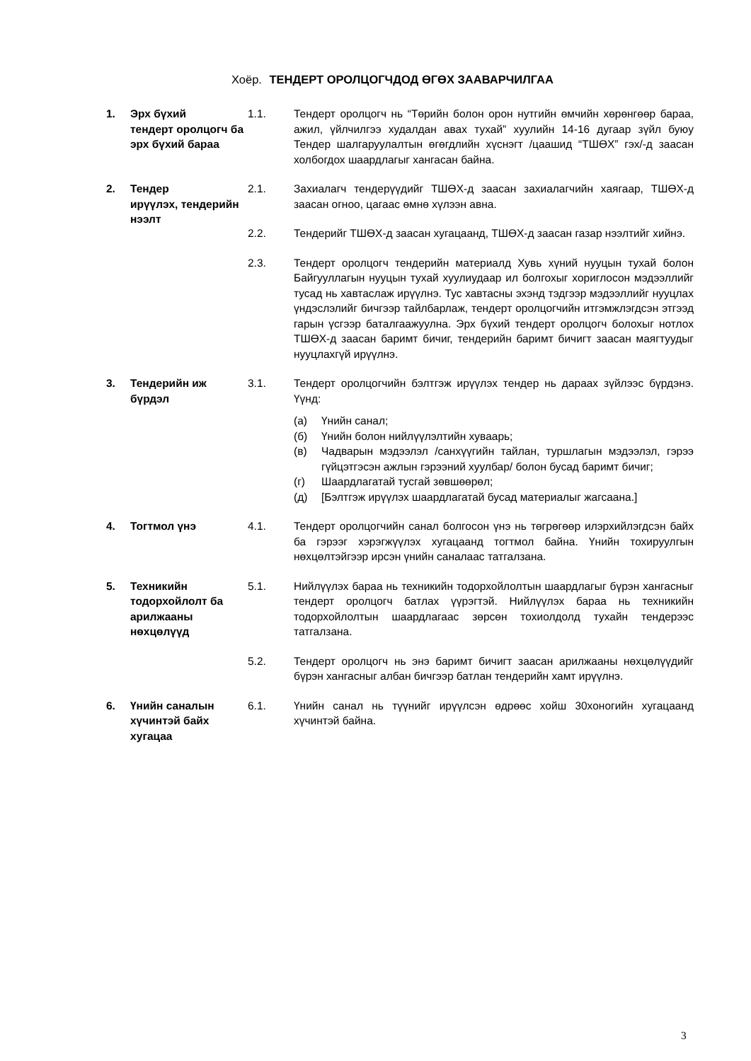Хоёр. ТЕНДЕРТ ОРОЛЦОГЧДОД ӨГӨХ ЗААВАРЧИЛГАА
| 1. Эрх бүхий тендерт оролцогч ба эрх бүхий бараа | 1.1. | Тендерт оролцогч нь “Төрийн болон орон нутгийн өмчийн хөрөнгөөр бараа, ажил, үйлчилгээ худалдан авах тухай” хуулийн 14-16 дугаар зүйл буюу Тендер шалгаруулалтын өгөгдлийн хүснэгт /цаашид “ТШӨХ” гэх/-д заасан холбогдох шаардлагыг хангасан байна. |
| 2. Тендер ирүүлэх, тендерийн нээлт | 2.1. | Захиалагч тендерүүдийг ТШӨХ-д заасан захиалагчийн хаягаар, ТШӨХ-д заасан огноо, цагаас өмнө хүлээн авна. |
| | 2.2. | Тендерийг ТШӨХ-д заасан хугацаанд, ТШӨХ-д заасан газар нээлтийг хийнэ. |
| | 2.3. | Тендерт оролцогч тендерийн материалд Хувь хүний нууцын тухай болон Байгууллагын нууцын тухай хуулиудаар ил болгохыг хориглосон мэдээллийг тусад нь хавтаслаж ирүүлнэ. Тус хавтасны эхэнд тэдгээр мэдээллийг нууцлах үндэслэлийг бичгээр тайлбарлаж, тендерт оролцогчийн итгэмжлэгдсэн этгээд гарын үсгээр баталгаажуулна. Эрх бүхий тендерт оролцогч болохыг нотлох ТШӨХ-д заасан баримт бичиг, тендерийн баримт бичигт заасан маягтуудыг нууцлахгүй ирүүлнэ. |
| 3. Тендерийн иж бүрдэл | 3.1. | Тендерт оролцогчийн бэлтгэж ирүүлэх тендер нь дараах зүйлээс бүрдэнэ. Үүнд: (а) Үнийн санал; (б) Үнийн болон нийлүүлэлтийн хуваарь; (в) Чадварын мэдээлэл /санхүүгийн тайлан, туршлагын мэдээлэл, гэрээ гүйцэтгэсэн ажлын гэрээний хуулбар/ болон бусад баримт бичиг; (г) Шаардлагатай тусгай зөвшөөрөл; (д) [Бэлтгэж ирүүлэх шаардлагатай бусад материалыг жагсаана.] |
| 4. Тогтмол үнэ | 4.1. | Тендерт оролцогчийн санал болгосон үнэ нь төгрөгөөр илэрхийлэгдсэн байх ба гэрээг хэрэгжүүлэх хугацаанд тогтмол байна. Үнийн тохируулгын нөхцөлтэйгээр ирсэн үнийн саналаас татгалзана. |
| 5. Техникийн тодорхойлолт ба арилжааны нөхцөлүүд | 5.1. | Нийлүүлэх бараа нь техникийн тодорхойлолтын шаардлагыг бүрэн хангасныг тендерт оролцогч батлах үүрэгтэй. Нийлүүлэх бараа нь техникийн тодорхойлолтын шаардлагаас зөрсөн тохиолдолд тухайн тендерээс татгалзана. |
| | 5.2. | Тендерт оролцогч нь энэ баримт бичигт заасан арилжааны нөхцөлүүдийг бүрэн хангасныг албан бичгээр батлан тендерийн хамт ирүүлнэ. |
| 6. Үнийн саналын хүчинтэй байх хугацаа | 6.1. | Үнийн санал нь түүнийг ирүүлсэн өдрөөс хойш 30хоногийн хугацаанд хүчинтэй байна. |
3